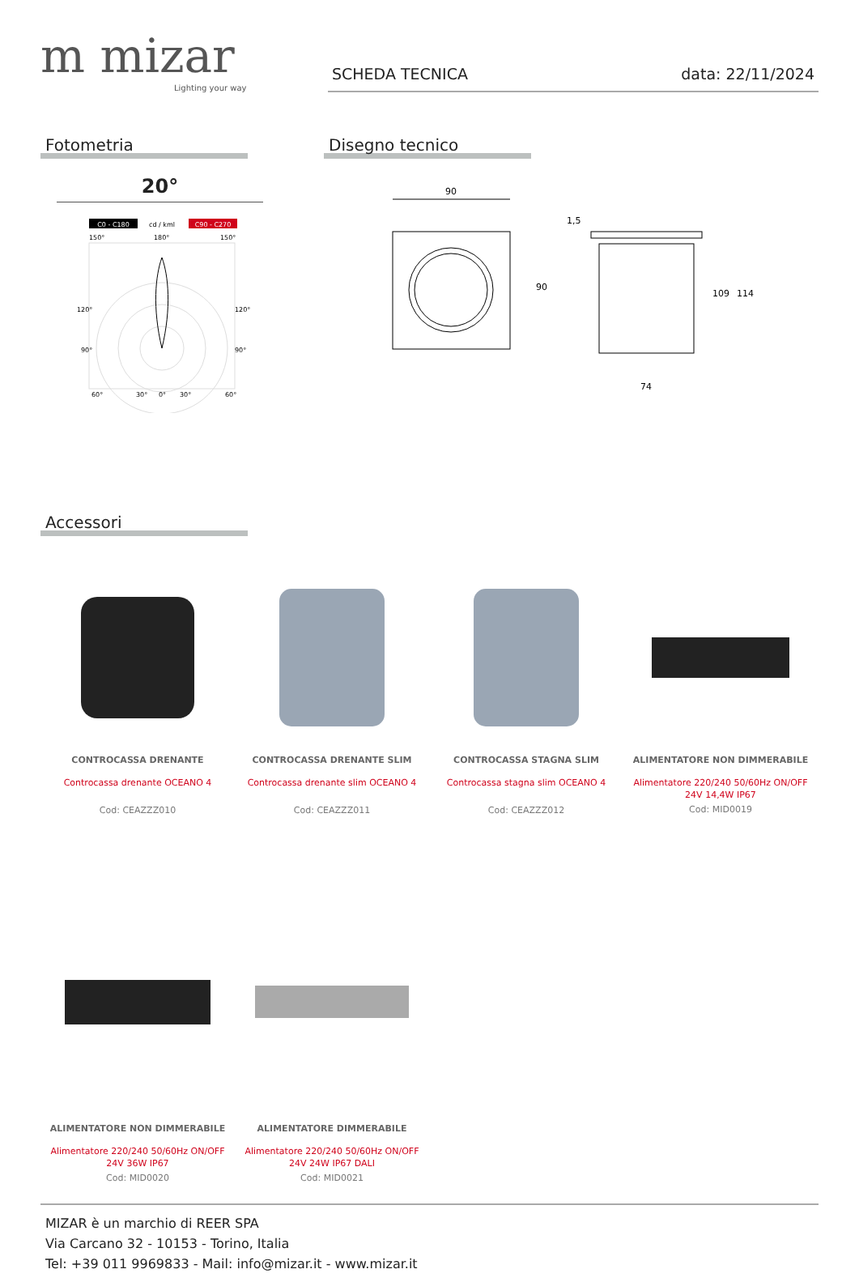m mizar
Lighting your way
SCHEDA TECNICA data: 22/11/2024
Fotometria
20°
C0 - C180
cd / kml
C90 - C270
150°
180°
150°
120°
120°
90°
90°
60°
30°
0°
30°
60°
Disegno tecnico
90
90
74
109
114
1,5
Accessori
CONTROCASSA DRENANTE
Controcassa drenante OCEANO 4
Cod: CEAZZZ010
CONTROCASSA DRENANTE SLIM
Controcassa drenante slim OCEANO 4
Cod: CEAZZZ011
CONTROCASSA STAGNA SLIM
Controcassa stagna slim OCEANO 4
Cod: CEAZZZ012
ALIMENTATORE NON DIMMERABILE
Alimentatore 220/240 50/60Hz ON/OFF
24V 14,4W IP67
Cod: MID0019
ALIMENTATORE NON DIMMERABILE
Alimentatore 220/240 50/60Hz ON/OFF
24V 36W IP67
Cod: MID0020
ALIMENTATORE DIMMERABILE
Alimentatore 220/240 50/60Hz ON/OFF
24V 24W IP67 DALI
Cod: MID0021
MIZAR è un marchio di REER SPA
Via Carcano 32 - 10153 - Torino, Italia
Tel: +39 011 9969833 - Mail: info@mizar.it - www.mizar.it